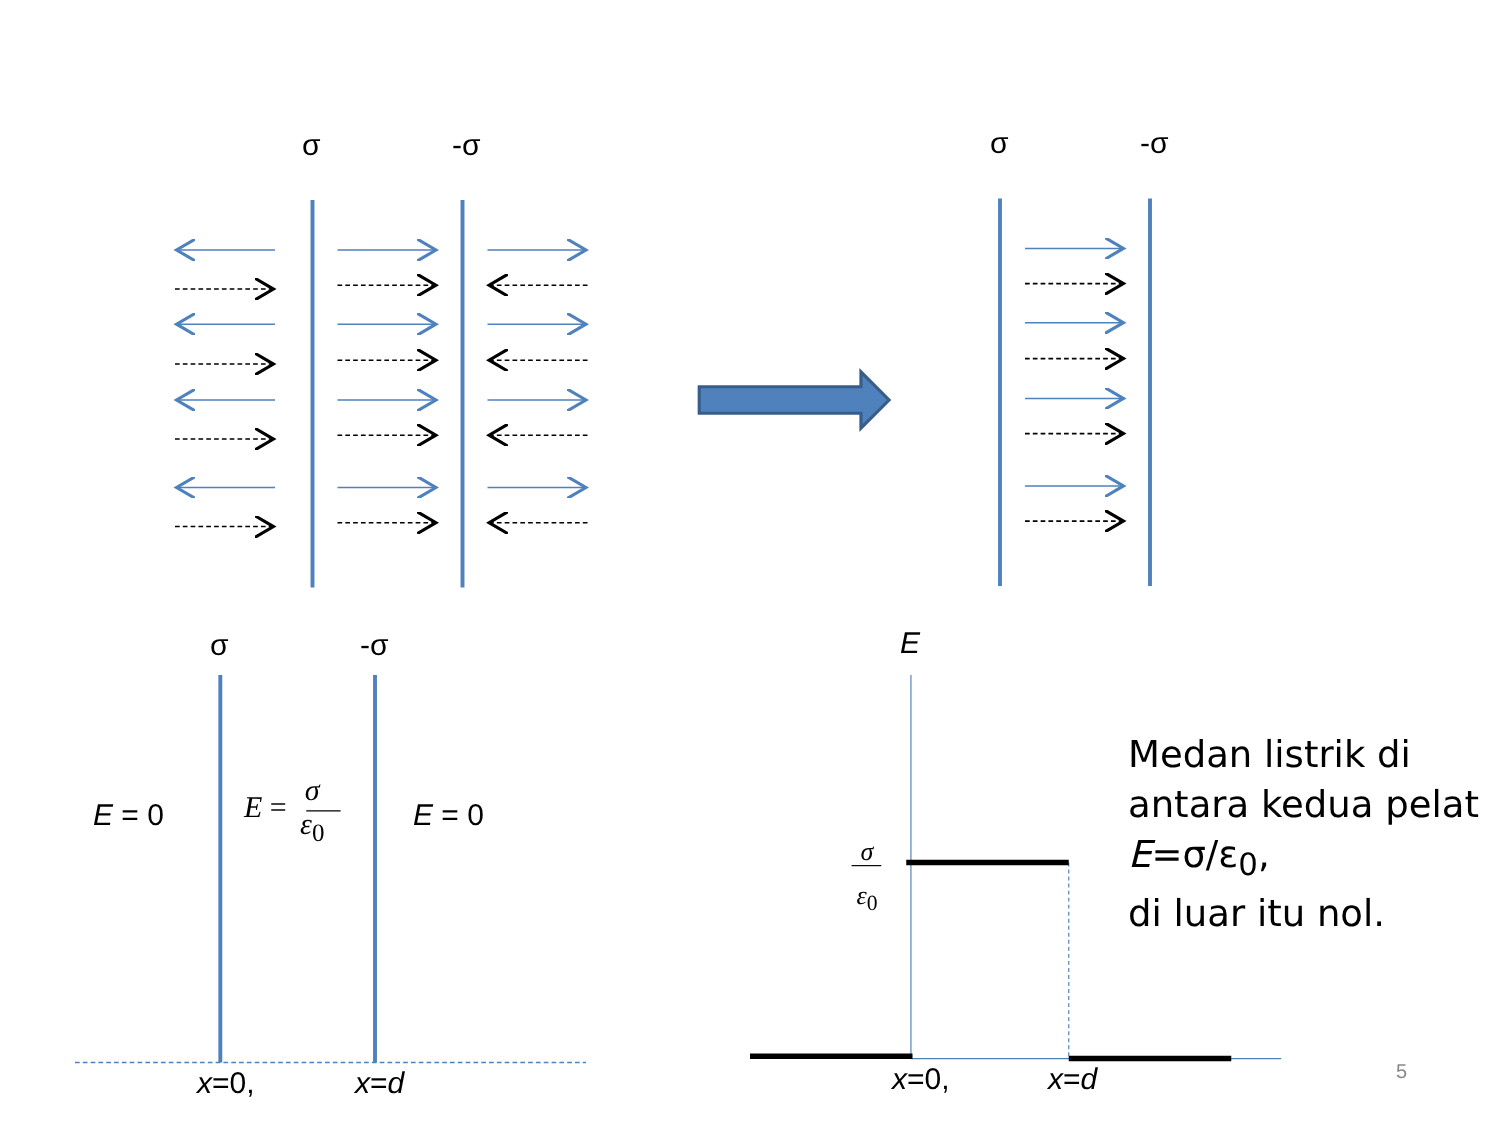σ -σ σ -σ
σ -σ E
E = 0
E = σ
ε<sub>0</sub>
E = 0
σ
ε<sub>0</sub>
x=0, x=d x=0, x=d 5
Medan listrik di
antara kedua pelat
E=σ/ε<sub>0</sub>,
di luar itu nol.